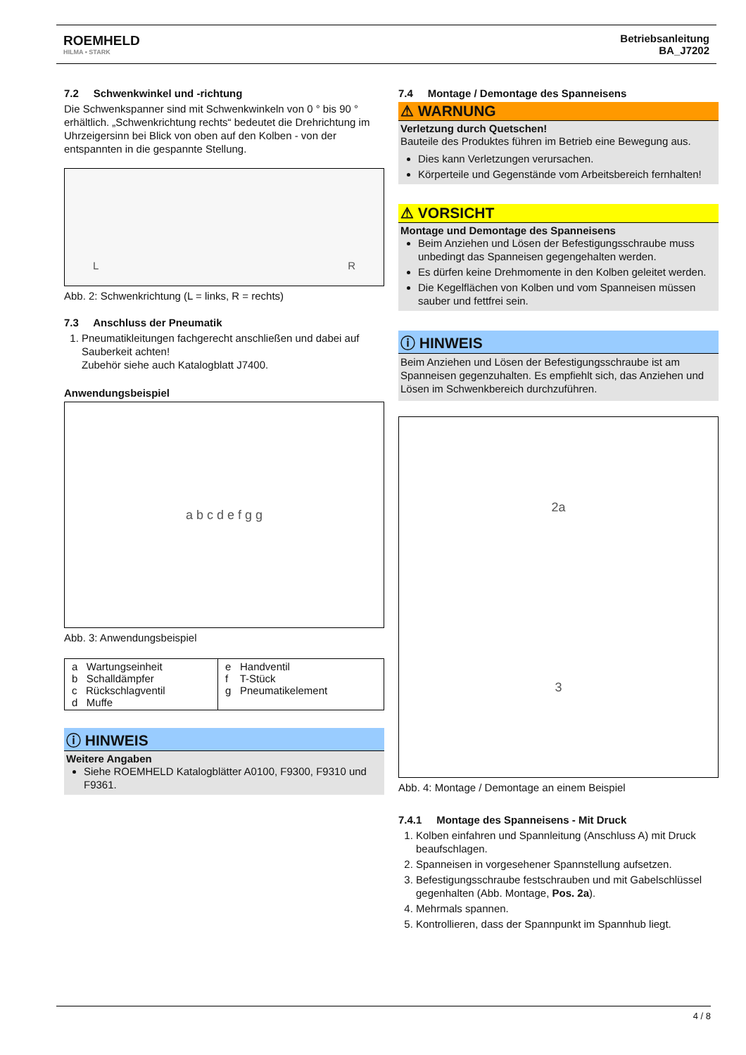ROEMHELD
HILMA ▪ STARK
Betriebsanleitung
BA_J7202
7.2 Schwenkwinkel und -richtung
Die Schwenkspanner sind mit Schwenkwinkeln von 0 ° bis 90 ° erhältlich. „Schwenkrichtung rechts“ bedeutet die Drehrichtung im Uhrzeigersinn bei Blick von oben auf den Kolben - von der entspannten in die gespannte Stellung.
L R
Abb. 2: Schwenkrichtung (L = links, R = rechts)
7.3 Anschluss der Pneumatik
1. Pneumatikleitungen fachgerecht anschließen und dabei auf Sauberkeit achten!
Zubehör siehe auch Katalogblatt J7400.
Anwendungsbeispiel
a b c d e f g g
Abb. 3: Anwendungsbeispiel
| a Wartungseinheit b Schalldämpfer c Rückschlagventil d Muffe | e Handventil f T-Stück g Pneumatikelement |
ⓘ HINWEIS
Weitere Angaben
Siehe ROEMHELD Katalogblätter A0100, F9300, F9310 und F9361.
7.4 Montage / Demontage des Spanneisens
⚠ WARNUNG
Verletzung durch Quetschen!
Bauteile des Produktes führen im Betrieb eine Bewegung aus.
Dies kann Verletzungen verursachen.
Körperteile und Gegenstände vom Arbeitsbereich fernhalten!
⚠ VORSICHT
Montage und Demontage des Spanneisens
Beim Anziehen und Lösen der Befestigungsschraube muss unbedingt das Spanneisen gegengehalten werden.
Es dürfen keine Drehmomente in den Kolben geleitet werden.
Die Kegelflächen von Kolben und vom Spanneisen müssen sauber und fettfrei sein.
ⓘ HINWEIS
Beim Anziehen und Lösen der Befestigungsschraube ist am Spanneisen gegenzuhalten. Es empfiehlt sich, das Anziehen und Lösen im Schwenkbereich durchzuführen.
2a
3
Abb. 4: Montage / Demontage an einem Beispiel
7.4.1 Montage des Spanneisens - Mit Druck
1. Kolben einfahren und Spannleitung (Anschluss A) mit Druck beaufschlagen.
2. Spanneisen in vorgesehener Spannstellung aufsetzen.
3. Befestigungsschraube festschrauben und mit Gabelschlüssel gegenhalten (Abb. Montage, Pos. 2a).
4. Mehrmals spannen.
5. Kontrollieren, dass der Spannpunkt im Spannhub liegt.
4 / 8